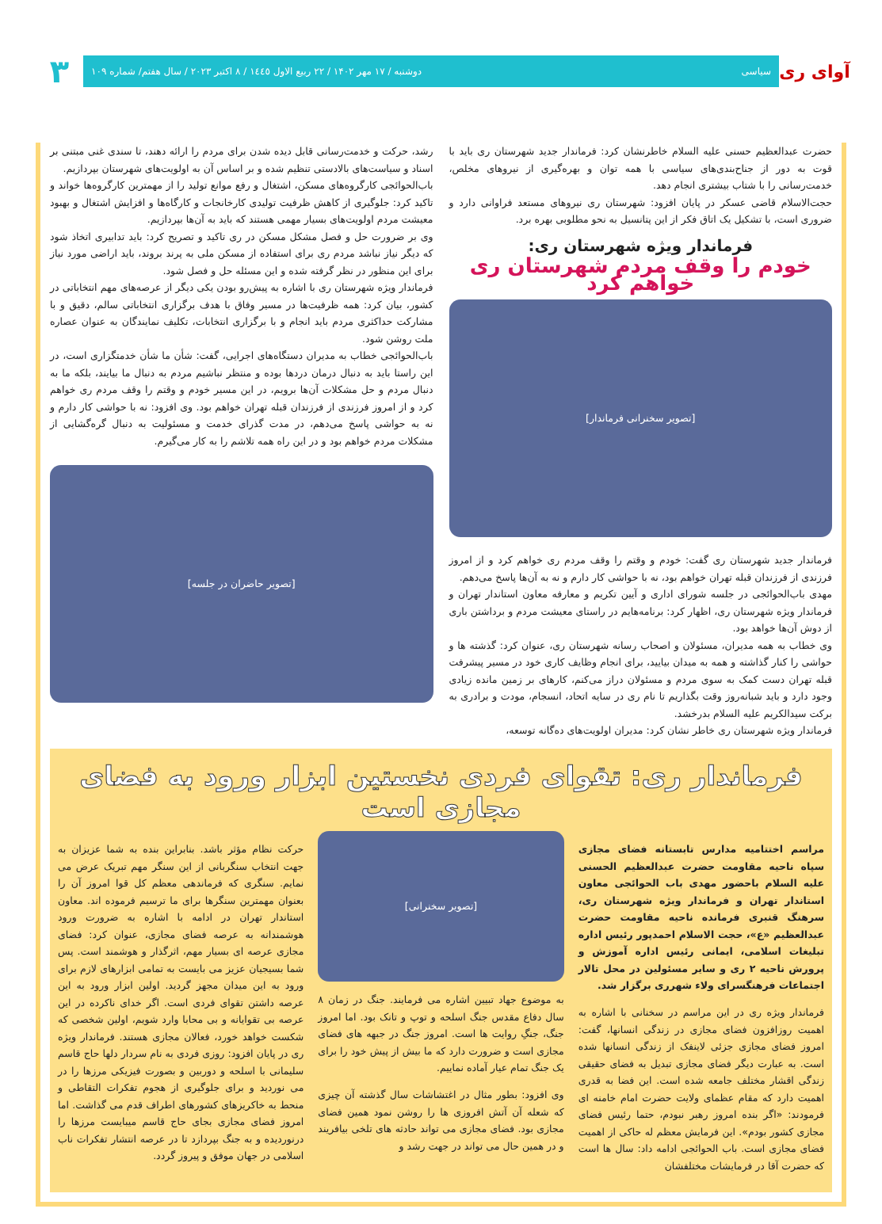آوای ری
سیاسی دوشنبه / ۱۷ مهر ۱۴۰۲ / ۲۲ ربیع الاول ۱٤٤٥ / ۸ اکتبر ۲۰۲۳ / سال هفتم/ شماره ۱۰۹
۳
حضرت عبدالعظیم حسنی علیه السلام خاطرنشان کرد: فرماندار جدید شهرستان ری باید با قوت به دور از جناح‌بندی‌های سیاسی با همه توان و بهره‌گیری از نیروهای مخلص، خدمت‌رسانی را با شتاب بیشتری انجام دهد.
حجت‌الاسلام قاضی عسکر در پایان افزود: شهرستان ری نیروهای مستعد فراوانی دارد و ضروری است، با تشکیل یک اتاق فکر از این پتانسیل به نحو مطلوبی بهره برد.
فرماندار ویژه شهرستان ری:
خودم را وقف مردم شهرستان ری خواهم کرد
[تصویر سخنرانی فرماندار]
فرماندار جدید شهرستان ری گفت: خودم و وقتم را وقف مردم ری خواهم کرد و از امروز فرزندی از فرزندان قبله تهران خواهم بود، نه با حواشی کار دارم و نه به آن‌ها پاسخ می‌دهم.
مهدی باب‌الحوائجی در جلسه شورای اداری و آیین تکریم و معارفه معاون استاندار تهران و فرماندار ویژه شهرستان ری، اظهار کرد: برنامه‌هایم در راستای معیشت مردم و برداشتن باری از دوش آن‌ها خواهد بود.
وی خطاب به همه مدیران، مسئولان و اصحاب رسانه شهرستان ری، عنوان کرد: گذشته ها و حواشی را کنار گذاشته و همه به میدان بیایید، برای انجام وظایف کاری خود در مسیر پیشرفت قبله تهران دست کمک به سوی مردم و مسئولان دراز می‌کنم، کارهای بر زمین مانده زیادی وجود دارد و باید شبانه‌روز وقت بگذاریم تا نام ری در سایه اتحاد، انسجام، مودت و برادری به برکت سیدالکریم علیه السلام بدرخشد.
فرماندار ویژه شهرستان ری خاطر نشان کرد: مدیران اولویت‌های ده‌گانه توسعه،
رشد، حرکت و خدمت‌رسانی قابل دیده شدن برای مردم را ارائه دهند، تا سندی غنی مبتنی بر اسناد و سیاست‌های بالادستی تنظیم شده و بر اساس آن به اولویت‌های شهرستان بپردازیم.
باب‌الحوائجی کارگروه‌های مسکن، اشتغال و رفع موانع تولید را از مهمترین کارگروه‌ها خواند و تاکید کرد: جلوگیری از کاهش ظرفیت تولیدی کارخانجات و کارگاه‌ها و افزایش اشتغال و بهبود معیشت مردم اولویت‌های بسیار مهمی هستند که باید به آن‌ها بپردازیم.
وی بر ضرورت حل و فصل مشکل مسکن در ری تاکید و تصریح کرد: باید تدابیری اتخاذ شود که دیگر نیاز نباشد مردم ری برای استفاده از مسکن ملی به پرند بروند، باید اراضی مورد نیاز برای این منظور در نظر گرفته شده و این مسئله حل و فصل شود.
فرماندار ویژه شهرستان ری با اشاره به پیش‌رو بودن یکی دیگر از عرصه‌های مهم انتخاباتی در کشور، بیان کرد: همه ظرفیت‌ها در مسیر وفاق با هدف برگزاری انتخاباتی سالم، دقیق و با مشارکت حداکثری مردم باید انجام و با برگزاری انتخابات، تکلیف نمایندگان به عنوان عصاره ملت روشن شود.
باب‌الحوائجی خطاب به مدیران دستگاه‌های اجرایی، گفت: شأن ما شأن خدمتگزاری است، در این راستا باید به دنبال درمان دردها بوده و منتظر نباشیم مردم به دنبال ما بیایند، بلکه ما به دنبال مردم و حل مشکلات آن‌ها برویم، در این مسیر خودم و وقتم را وقف مردم ری خواهم کرد و از امروز فرزندی از فرزندان قبله تهران خواهم بود. وی افزود: نه با حواشی کار دارم و نه به حواشی پاسخ می‌دهم، در مدت گذرای خدمت و مسئولیت به دنبال گره‌گشایی از مشکلات مردم خواهم بود و در این راه همه تلاشم را به کار می‌گیرم.
[تصویر حاضران در جلسه]
فرماندار ری: تقوای فردی نخستین ابزار ورود به فضای مجازی است
مراسم اختتامیه مدارس تابستانه فضای مجازی سپاه ناحیه مقاومت حضرت عبدالعظیم الحسنی علیه السلام باحضور مهدی باب الحوائجی معاون استاندار تهران و فرماندار ویژه شهرستان ری، سرهنگ قنبری فرمانده ناحیه مقاومت حضرت عبدالعظیم «ع»، حجت الاسلام احمدپور رئیس اداره تبلیغات اسلامی، ایمانی رئیس اداره آموزش و پرورش ناحیه ۲ ری و سایر مسئولین در محل تالار اجتماعات فرهنگسرای ولاء شهرری برگزار شد.
فرماندار ویژه ری در این مراسم در سخنانی با اشاره به اهمیت روزافزون فضای مجازی در زندگی انسانها، گفت: امروز فضای مجازی جزئی لاینفک از زندگی انسانها شده است. به عبارت دیگر فضای مجازی تبدیل به فضای حقیقی زندگی اقشار مختلف جامعه شده است. این فضا به قدری اهمیت دارد که مقام عظمای ولایت حضرت امام خامنه ای فرمودند: «اگر بنده امروز رهبر نبودم، حتما رئیس فضای مجازی کشور بودم». این فرمایش معظم له حاکی از اهمیت فضای مجازی است. باب الحوائجی ادامه داد: سال ها است که حضرت آقا در فرمایشات مختلفشان
[تصویر سخنرانی]
به موضوع جهاد تبیین اشاره می فرمایند. جنگ در زمان ۸ سال دفاع مقدس جنگ اسلحه و توپ و تانک بود. اما امروز جنگ، جنگِ روایت ها است. امروز جنگ در جبهه های فضای مجازی است و ضرورت دارد که ما بیش از پیش خود را برای یک جنگ تمام عیار آماده نماییم.
وی افزود: بطور مثال در اغتشاشات سال گذشته آن چیزی که شعله آن آتش افروزی ها را روشن نمود همین فضای مجازی بود. فضای مجازی می تواند حادثه های تلخی بیافریند و در همین حال می تواند در جهت رشد و
حرکت نظام مؤثر باشد. بنابراین بنده به شما عزیزان به جهت انتخاب سنگربانی از این سنگر مهم تبریک عرض می نمایم. سنگری که فرماندهی معظم کل قوا امروز آن را بعنوان مهمترین سنگرها برای ما ترسیم فرموده اند. معاون استاندار تهران در ادامه با اشاره به ضرورت ورود هوشمندانه به عرصه فضای مجازی، عنوان کرد: فضای مجازی عرصه ای بسیار مهم، اثرگذار و هوشمند است. پس شما بسیجیان عزیز می بایست به تمامی ابزارهای لازم برای ورود به این میدان مجهز گردید. اولین ابزار ورود به این عرصه داشتن تقوای فردی است. اگر خدای ناکرده در این عرصه بی تقوایانه و بی محابا وارد شویم، اولین شخصی که شکست خواهد خورد، فعالان مجازی هستند. فرماندار ویژه ری در پایان افزود: روزی فردی به نام سردار دلها حاج قاسم سلیمانی با اسلحه و دوربین و بصورت فیزیکی مرزها را در می نوردید و برای جلوگیری از هجوم تفکرات التقاطی و منحط به خاکریزهای کشورهای اطراف قدم می گذاشت. اما امروز فضای مجازی بجای حاج قاسم میبایست مرزها را درنوردیده و به جنگ بپردازد تا در عرصه انتشار تفکرات ناب اسلامی در جهان موفق و پیروز گردد.